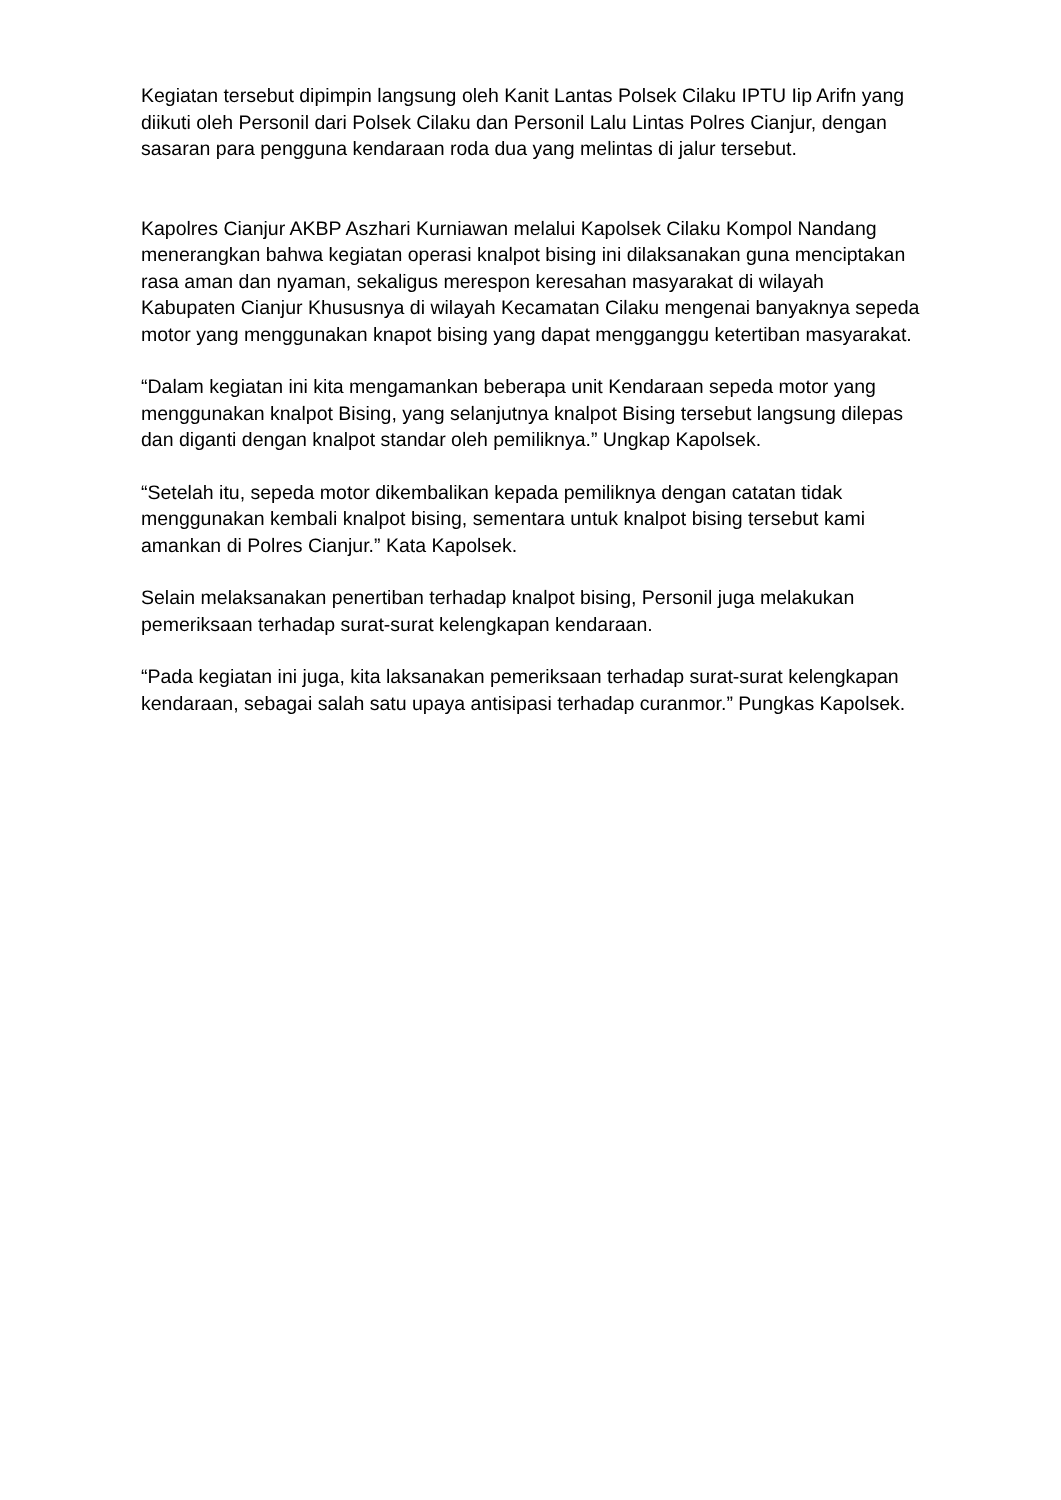Kegiatan tersebut dipimpin langsung oleh Kanit Lantas Polsek Cilaku IPTU Iip Arifn yang diikuti oleh Personil dari Polsek Cilaku dan Personil Lalu Lintas Polres Cianjur, dengan sasaran para pengguna kendaraan roda dua yang melintas di jalur tersebut.
Kapolres Cianjur AKBP Aszhari Kurniawan melalui Kapolsek Cilaku Kompol Nandang menerangkan bahwa kegiatan operasi knalpot bising ini dilaksanakan guna menciptakan rasa aman dan nyaman, sekaligus merespon keresahan masyarakat di wilayah Kabupaten Cianjur Khususnya di wilayah Kecamatan Cilaku mengenai banyaknya sepeda motor yang menggunakan knapot bising yang dapat mengganggu ketertiban masyarakat.
“Dalam kegiatan ini kita mengamankan beberapa unit Kendaraan sepeda motor yang menggunakan knalpot Bising, yang selanjutnya knalpot Bising tersebut langsung dilepas dan diganti dengan knalpot standar oleh pemiliknya.” Ungkap Kapolsek.
“Setelah itu, sepeda motor dikembalikan kepada pemiliknya dengan catatan tidak menggunakan kembali knalpot bising, sementara untuk knalpot bising tersebut kami amankan di Polres Cianjur.” Kata Kapolsek.
Selain melaksanakan penertiban terhadap knalpot bising, Personil juga melakukan pemeriksaan terhadap surat-surat kelengkapan kendaraan.
“Pada kegiatan ini juga, kita laksanakan pemeriksaan terhadap surat-surat kelengkapan kendaraan, sebagai salah satu upaya antisipasi terhadap curanmor.” Pungkas Kapolsek.